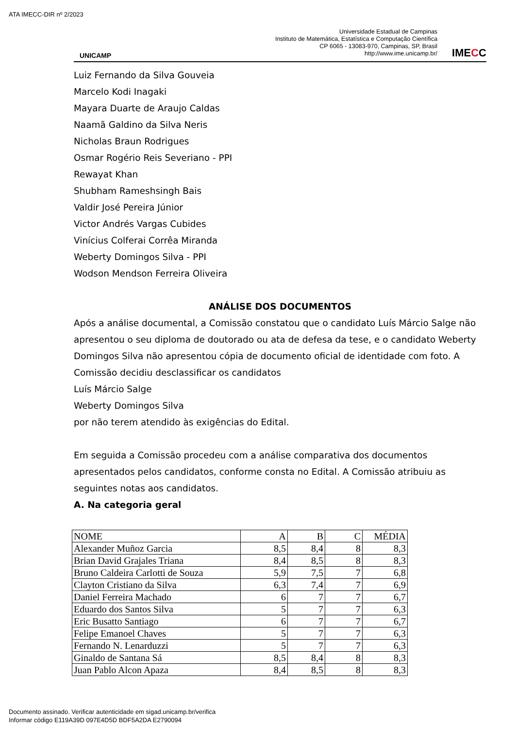ATA IMECC-DIR nº 2/2023
UNICAMP
Universidade Estadual de Campinas
Instituto de Matemática, Estatística e Computação Científica
CP 6065 - 13083-970, Campinas, SP, Brasil
http://www.ime.unicamp.br/
IMECC
Luiz Fernando da Silva Gouveia
Marcelo Kodi Inagaki
Mayara Duarte de Araujo Caldas
Naamã Galdino da Silva Neris
Nicholas Braun Rodrigues
Osmar Rogério Reis Severiano - PPI
Rewayat Khan
Shubham Rameshsingh Bais
Valdir José Pereira Júnior
Victor Andrés Vargas Cubides
Vinícius Colferai Corrêa Miranda
Weberty Domingos Silva - PPI
Wodson Mendson Ferreira Oliveira
ANÁLISE DOS DOCUMENTOS
Após a análise documental, a Comissão constatou que o candidato Luís Márcio Salge não apresentou o seu diploma de doutorado ou ata de defesa da tese, e o candidato Weberty Domingos Silva não apresentou cópia de documento oficial de identidade com foto. A Comissão decidiu desclassificar os candidatos
Luís Márcio Salge
Weberty Domingos Silva
por não terem atendido às exigências do Edital.
Em seguida a Comissão procedeu com a análise comparativa dos documentos apresentados pelos candidatos, conforme consta no Edital. A Comissão atribuiu as seguintes notas aos candidatos.
A. Na categoria geral
| NOME | A | B | C | MÉDIA |
| Alexander Muñoz Garcia | 8,5 | 8,4 | 8 | 8,3 |
| Brian David Grajales Triana | 8,4 | 8,5 | 8 | 8,3 |
| Bruno Caldeira Carlotti de Souza | 5,9 | 7,5 | 7 | 6,8 |
| Clayton Cristiano da Silva | 6,3 | 7,4 | 7 | 6,9 |
| Daniel Ferreira Machado | 6 | 7 | 7 | 6,7 |
| Eduardo dos Santos Silva | 5 | 7 | 7 | 6,3 |
| Eric Busatto Santiago | 6 | 7 | 7 | 6,7 |
| Felipe Emanoel Chaves | 5 | 7 | 7 | 6,3 |
| Fernando N. Lenarduzzi | 5 | 7 | 7 | 6,3 |
| Ginaldo de Santana Sá | 8,5 | 8,4 | 8 | 8,3 |
| Juan Pablo Alcon Apaza | 8,4 | 8,5 | 8 | 8,3 |
Documento assinado. Verificar autenticidade em sigad.unicamp.br/verifica
Informar código E119A39D 097E4D5D BDF5A2DA E2790094